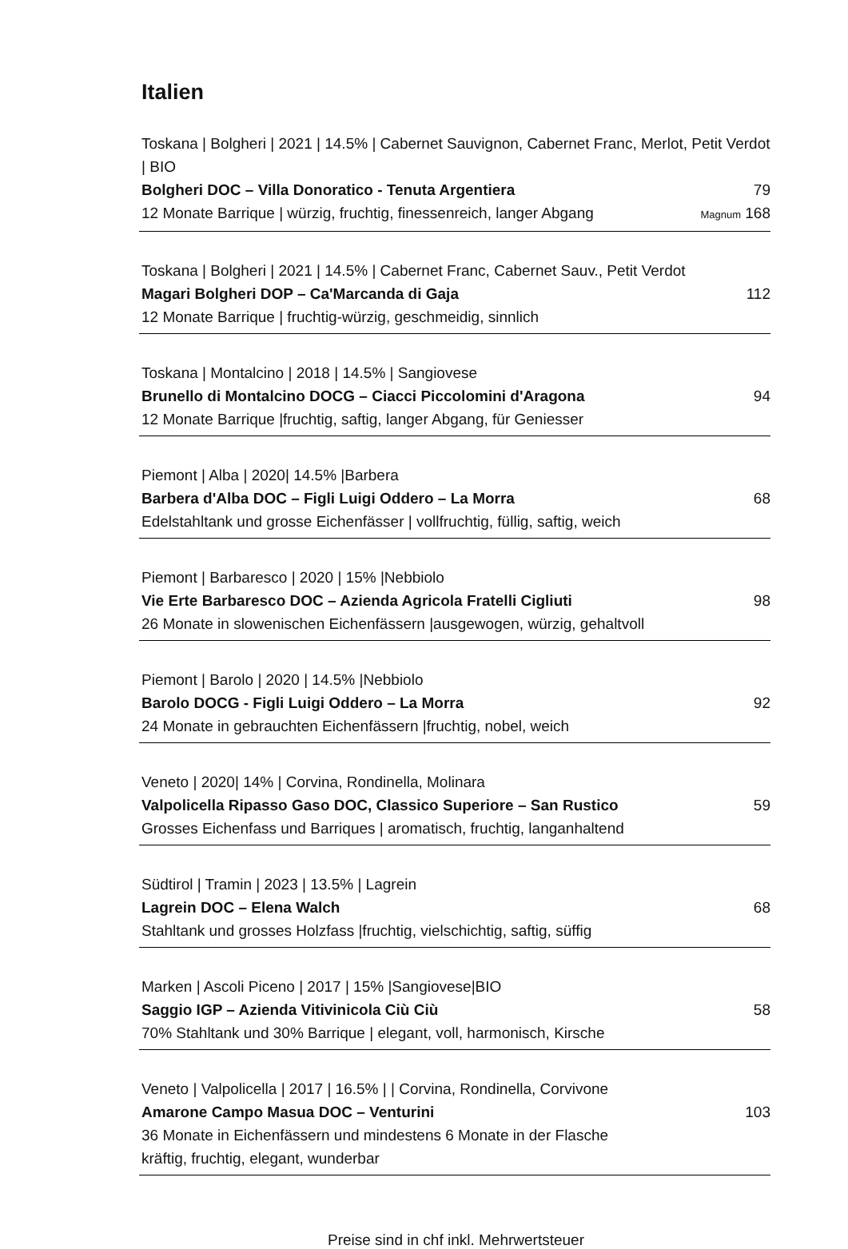Italien
Toskana | Bolgheri | 2021 | 14.5% | Cabernet Sauvignon, Cabernet Franc, Merlot, Petit Verdot | BIO
Bolgheri DOC – Villa Donoratico - Tenuta Argentiera 79
12 Monate Barrique | würzig, fruchtig, finessenreich, langer Abgang Magnum 168
Toskana | Bolgheri | 2021 | 14.5% | Cabernet Franc, Cabernet Sauv., Petit Verdot
Magari Bolgheri DOP – Ca'Marcanda di Gaja 112
12 Monate Barrique | fruchtig-würzig, geschmeidig, sinnlich
Toskana | Montalcino | 2018 | 14.5% | Sangiovese
Brunello di Montalcino DOCG – Ciacci Piccolomini d'Aragona 94
12 Monate Barrique |fruchtig, saftig, langer Abgang, für Geniesser
Piemont | Alba | 2020| 14.5% |Barbera
Barbera d'Alba DOC – Figli Luigi Oddero – La Morra 68
Edelstahltank und grosse Eichenfässer | vollfruchtig, füllig, saftig, weich
Piemont | Barbaresco | 2020 | 15% |Nebbiolo
Vie Erte Barbaresco DOC – Azienda Agricola Fratelli Cigliuti 98
26 Monate in slowenischen Eichenfässern |ausgewogen, würzig, gehaltvoll
Piemont | Barolo | 2020 | 14.5% |Nebbiolo
Barolo DOCG - Figli Luigi Oddero – La Morra 92
24 Monate in gebrauchten Eichenfässern |fruchtig, nobel, weich
Veneto | 2020| 14% | Corvina, Rondinella, Molinara
Valpolicella Ripasso Gaso DOC, Classico Superiore – San Rustico 59
Grosses Eichenfass und Barriques | aromatisch, fruchtig, langanhaltend
Südtirol | Tramin | 2023 | 13.5% | Lagrein
Lagrein DOC – Elena Walch 68
Stahltank und grosses Holzfass |fruchtig, vielschichtig, saftig, süffig
Marken | Ascoli Piceno | 2017 | 15% |Sangiovese|BIO
Saggio IGP – Azienda Vitivinicola Ciù Ciù 58
70% Stahltank und 30% Barrique | elegant, voll, harmonisch, Kirsche
Veneto | Valpolicella | 2017 | 16.5% | | Corvina, Rondinella, Corvivone
Amarone Campo Masua DOC – Venturini 103
36 Monate in Eichenfässern und mindestens 6 Monate in der Flasche
kräftig, fruchtig, elegant, wunderbar
Preise sind in chf inkl. Mehrwertsteuer